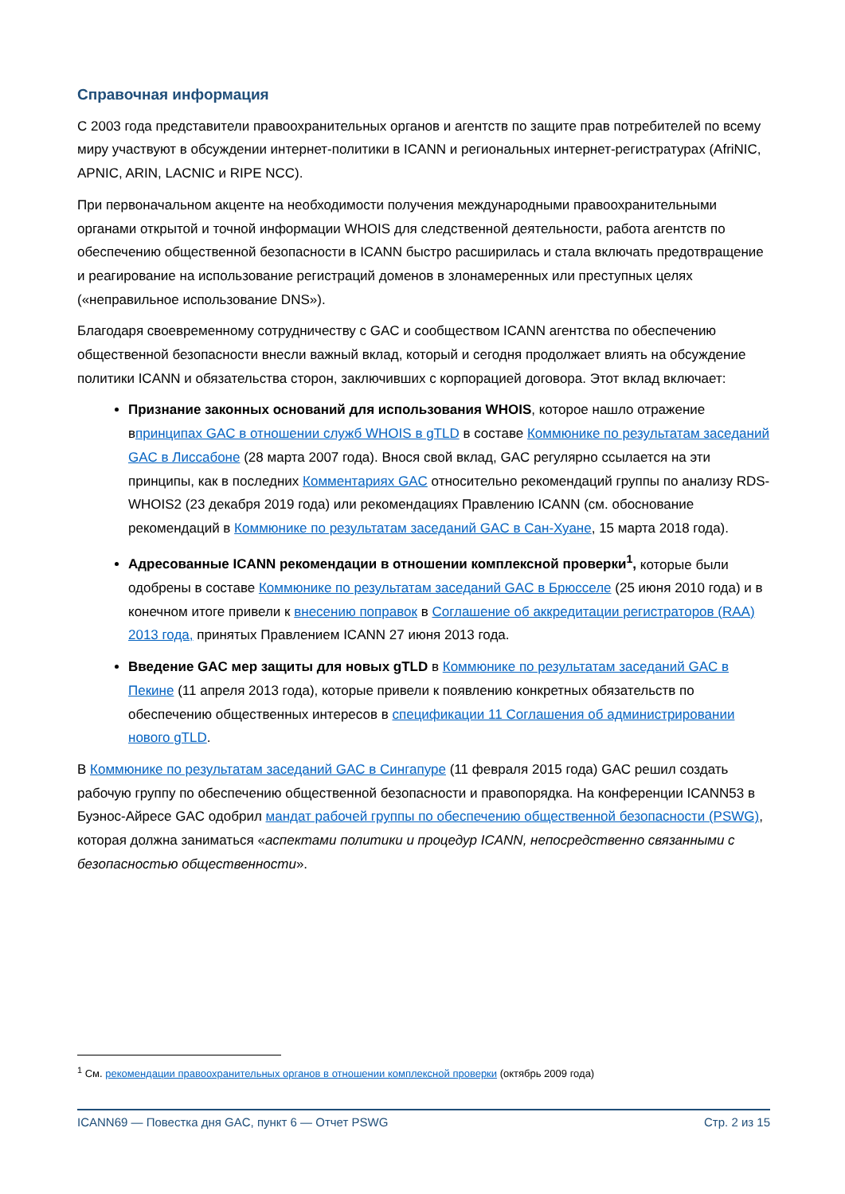Справочная информация
С 2003 года представители правоохранительных органов и агентств по защите прав потребителей по всему миру участвуют в обсуждении интернет-политики в ICANN и региональных интернет-регистратурах (AfriNIC, APNIC, ARIN, LACNIC и RIPE NCC).
При первоначальном акценте на необходимости получения международными правоохранительными органами открытой и точной информации WHOIS для следственной деятельности, работа агентств по обеспечению общественной безопасности в ICANN быстро расширилась и стала включать предотвращение и реагирование на использование регистраций доменов в злонамеренных или преступных целях («неправильное использование DNS»).
Благодаря своевременному сотрудничеству с GAC и сообществом ICANN агентства по обеспечению общественной безопасности внесли важный вклад, который и сегодня продолжает влиять на обсуждение политики ICANN и обязательства сторон, заключивших с корпорацией договора. Этот вклад включает:
Признание законных оснований для использования WHOIS, которое нашло отражение впринципах GAC в отношении служб WHOIS в gTLD в составе Коммюнике по результатам заседаний GAC в Лиссабоне (28 марта 2007 года). Внося свой вклад, GAC регулярно ссылается на эти принципы, как в последних Комментариях GAC относительно рекомендаций группы по анализу RDS-WHOIS2 (23 декабря 2019 года) или рекомендациях Правлению ICANN (см. обоснование рекомендаций в Коммюнике по результатам заседаний GAC в Сан-Хуане, 15 марта 2018 года).
Адресованные ICANN рекомендации в отношении комплексной проверки<sup>1</sup>, которые были одобрены в составе Коммюнике по результатам заседаний GAC в Брюсселе (25 июня 2010 года) и в конечном итоге привели к внесению поправок в Соглашение об аккредитации регистраторов (RAA) 2013 года, принятых Правлением ICANN 27 июня 2013 года.
Введение GAC мер защиты для новых gTLD в Коммюнике по результатам заседаний GAC в Пекине (11 апреля 2013 года), которые привели к появлению конкретных обязательств по обеспечению общественных интересов в спецификации 11 Соглашения об администрировании нового gTLD.
В Коммюнике по результатам заседаний GAC в Сингапуре (11 февраля 2015 года) GAC решил создать рабочую группу по обеспечению общественной безопасности и правопорядка. На конференции ICANN53 в Буэнос-Айресе GAC одобрил мандат рабочей группы по обеспечению общественной безопасности (PSWG), которая должна заниматься «аспектами политики и процедур ICANN, непосредственно связанными с безопасностью общественности».
<sup>1</sup> См. рекомендации правоохранительных органов в отношении комплексной проверки (октябрь 2009 года)
ICANN69 — Повестка дня GAC, пункт 6 — Отчет PSWG Стр. 2 из 15